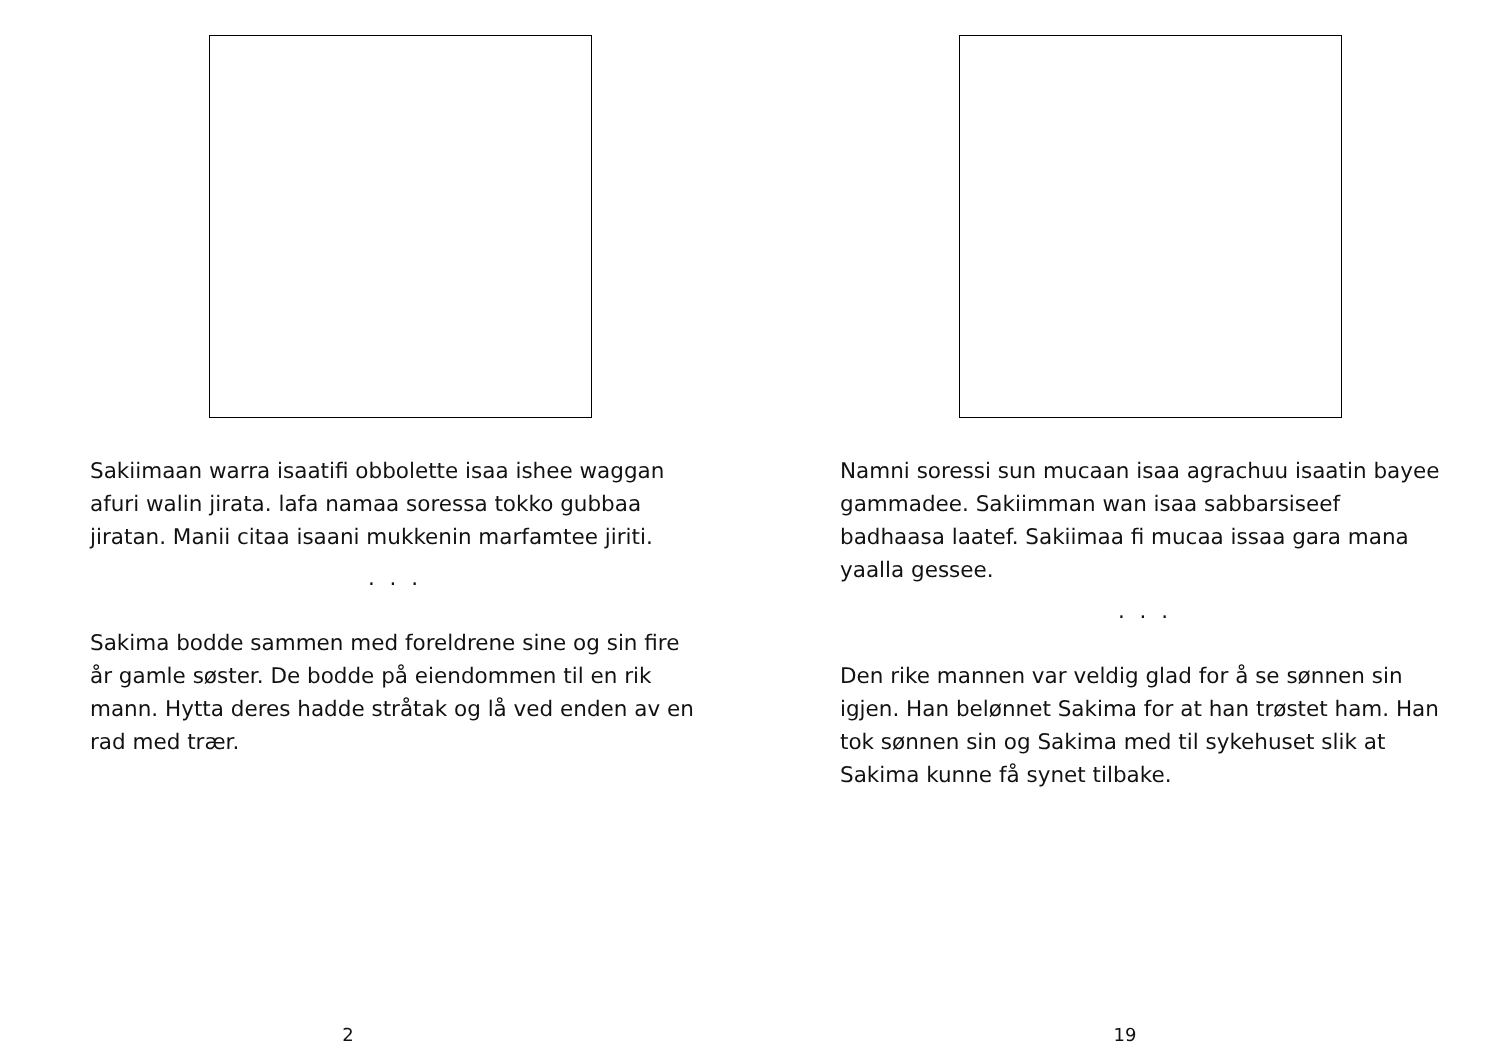Sakiimaan warra isaatifi obbolette isaa ishee waggan afuri walin jirata. lafa namaa soressa tokko gubbaa jiratan. Manii citaa isaani mukkenin marfamtee jiriti.
. . .
Sakima bodde sammen med foreldrene sine og sin fire år gamle søster. De bodde på eiendommen til en rik mann. Hytta deres hadde stråtak og lå ved enden av en rad med trær.
2
Namni soressi sun mucaan isaa agrachuu isaatin bayee gammadee. Sakiimman wan isaa sabbarsiseef badhaasa laatef. Sakiimaa fi mucaa issaa gara mana yaalla gessee.
. . .
Den rike mannen var veldig glad for å se sønnen sin igjen. Han belønnet Sakima for at han trøstet ham. Han tok sønnen sin og Sakima med til sykehuset slik at Sakima kunne få synet tilbake.
19